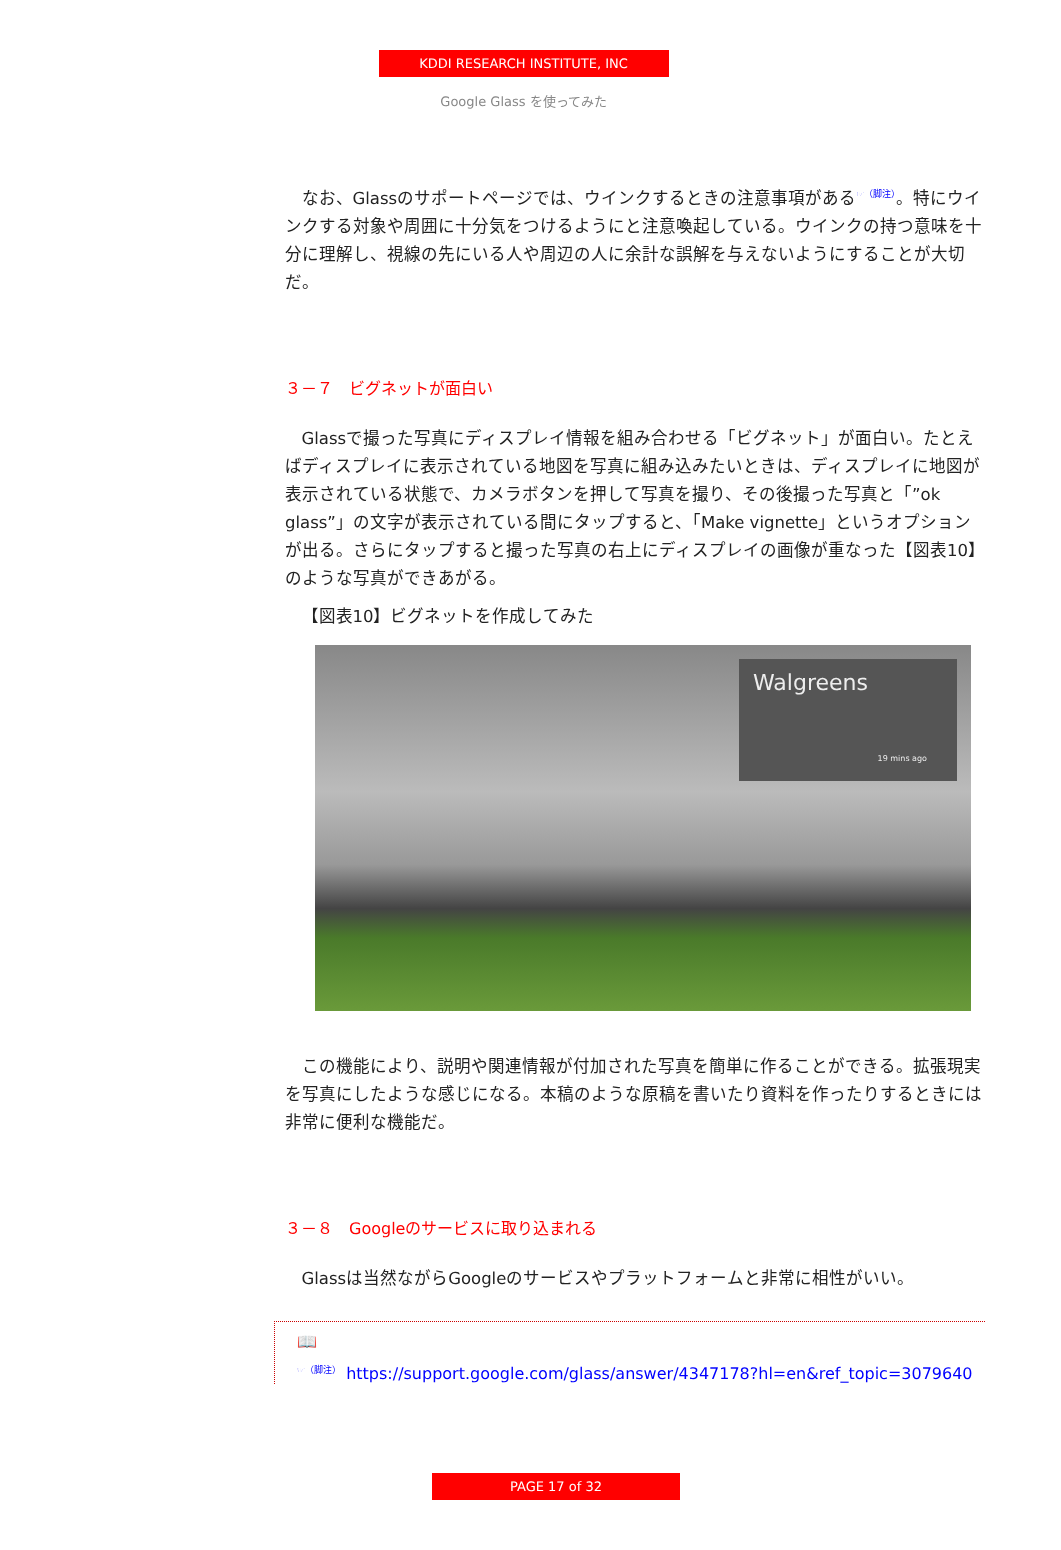KDDI RESEARCH INSTITUTE, INC
Google Glass を使ってみた
なお、Glassのサポートページでは、ウインクするときの注意事項がある<sup>☞（脚注）</sup>。特にウインクする対象や周囲に十分気をつけるようにと注意喚起している。ウインクの持つ意味を十分に理解し、視線の先にいる人や周辺の人に余計な誤解を与えないようにすることが大切だ。
３－７　ビグネットが面白い
Glassで撮った写真にディスプレイ情報を組み合わせる「ビグネット」が面白い。たとえばディスプレイに表示されている地図を写真に組み込みたいときは、ディスプレイに地図が表示されている状態で、カメラボタンを押して写真を撮り、その後撮った写真と「”ok glass”」の文字が表示されている間にタップすると、「Make vignette」というオプションが出る。さらにタップすると撮った写真の右上にディスプレイの画像が重なった【図表10】のような写真ができあがる。
【図表10】ビグネットを作成してみた
Walgreens
19 mins ago
この機能により、説明や関連情報が付加された写真を簡単に作ることができる。拡張現実を写真にしたような感じになる。本稿のような原稿を書いたり資料を作ったりするときには非常に便利な機能だ。
３－８　Googleのサービスに取り込まれる
Glassは当然ながらGoogleのサービスやプラットフォームと非常に相性がいい。
📖
<sup>☞（脚注）</sup> https://support.google.com/glass/answer/4347178?hl=en&ref_topic=3079640
PAGE 17 of 32